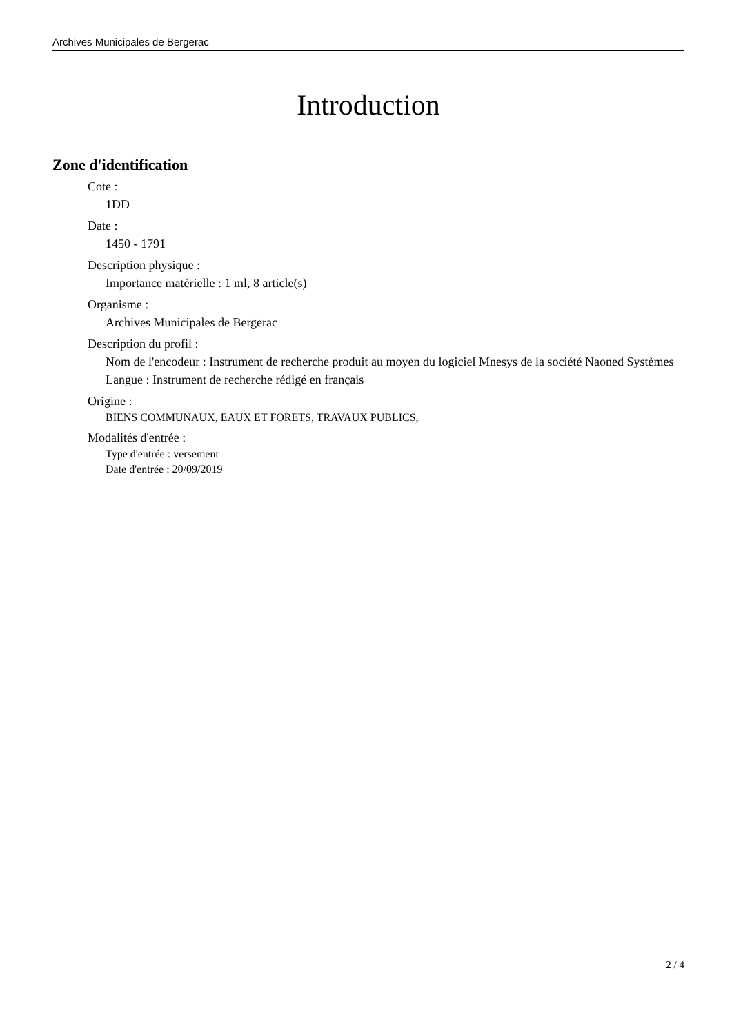Archives Municipales de Bergerac
Introduction
Zone d'identification
Cote :
1DD
Date :
1450 - 1791
Description physique :
Importance matérielle : 1 ml, 8 article(s)
Organisme :
Archives Municipales de Bergerac
Description du profil :
Nom de l'encodeur : Instrument de recherche produit au moyen du logiciel Mnesys de la société Naoned Systèmes
Langue : Instrument de recherche rédigé en français
Origine :
BIENS COMMUNAUX, EAUX ET FORETS, TRAVAUX PUBLICS,
Modalités d'entrée :
Type d'entrée : versement
Date d'entrée : 20/09/2019
2 / 4